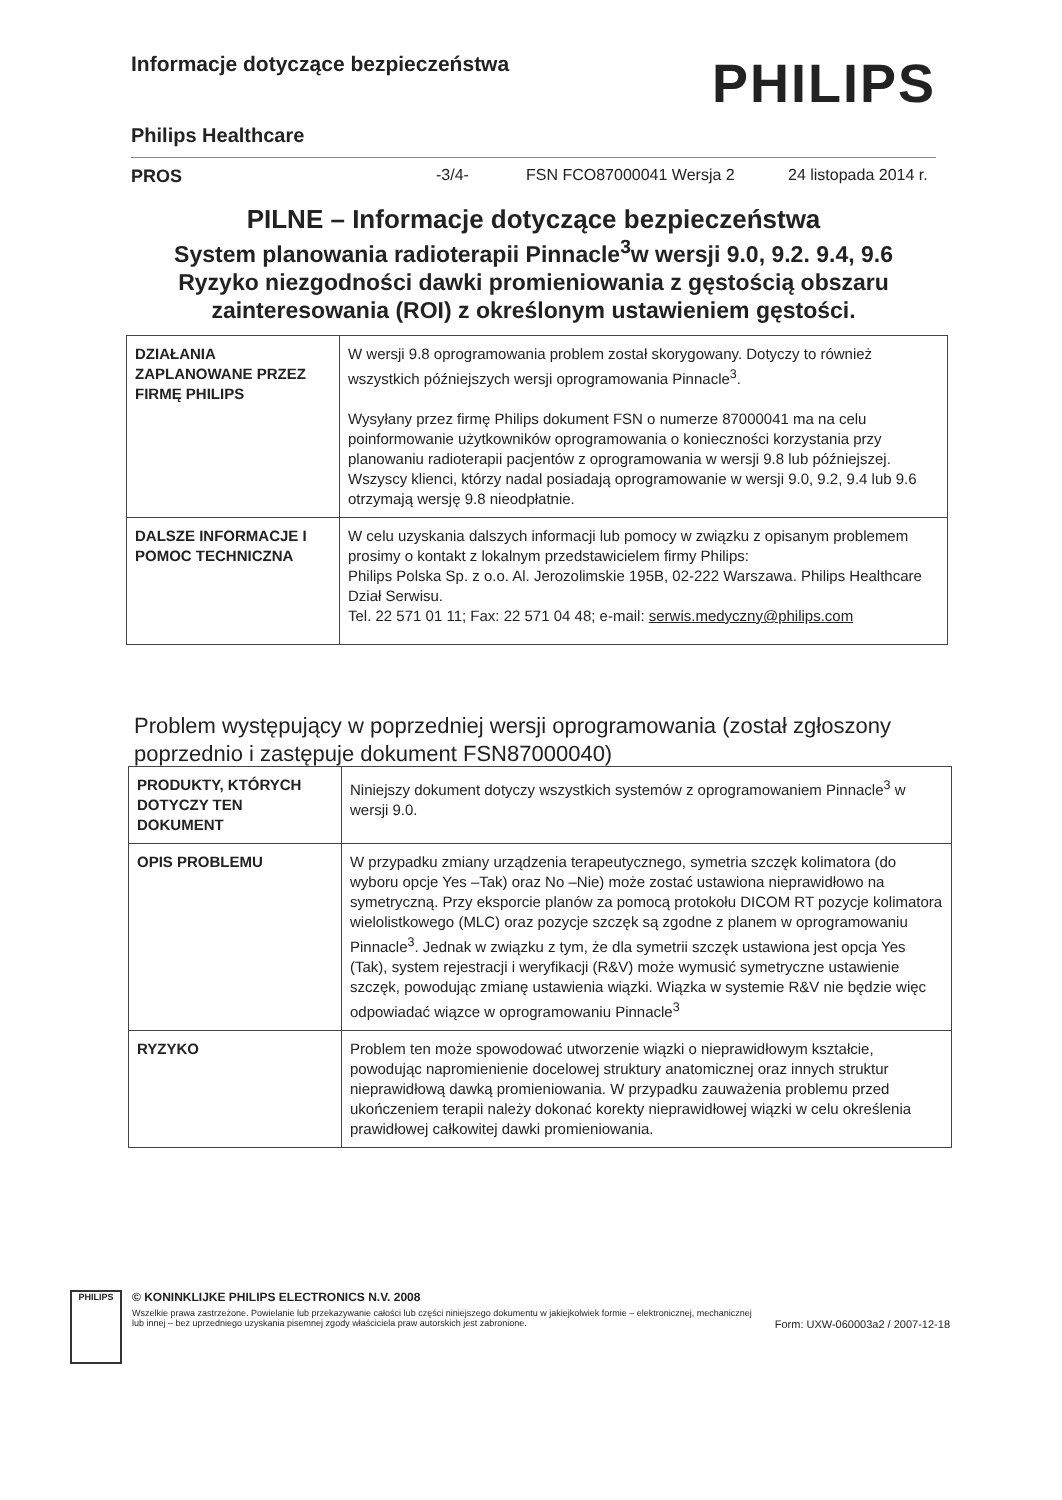Informacje dotyczące bezpieczeństwa
PHILIPS
Philips Healthcare
PROS -3/4- FSN FCO87000041 Wersja 2 24 listopada 2014 r.
PILNE – Informacje dotyczące bezpieczeństwa
System planowania radioterapii Pinnacle<sup>3</sup>w wersji 9.0, 9.2. 9.4, 9.6
Ryzyko niezgodności dawki promieniowania z gęstością obszaru zainteresowania (ROI) z określonym ustawieniem gęstości.
| DZIAŁANIA ZAPLANOWANE PRZEZ FIRMĘ PHILIPS | W wersji 9.8 oprogramowania problem został skorygowany. Dotyczy to również wszystkich późniejszych wersji oprogramowania Pinnacle<sup>3</sup>. Wysyłany przez firmę Philips dokument FSN o numerze 87000041 ma na celu poinformowanie użytkowników oprogramowania o konieczności korzystania przy planowaniu radioterapii pacjentów z oprogramowania w wersji 9.8 lub późniejszej. Wszyscy klienci, którzy nadal posiadają oprogramowanie w wersji 9.0, 9.2, 9.4 lub 9.6 otrzymają wersję 9.8 nieodpłatnie. |
| DALSZE INFORMACJE I POMOC TECHNICZNA | W celu uzyskania dalszych informacji lub pomocy w związku z opisanym problemem prosimy o kontakt z lokalnym przedstawicielem firmy Philips: Philips Polska Sp. z o.o. Al. Jerozolimskie 195B, 02-222 Warszawa. Philips Healthcare Dział Serwisu. Tel. 22 571 01 11; Fax: 22 571 04 48; e-mail: serwis.medyczny@philips.com |
Problem występujący w poprzedniej wersji oprogramowania (został zgłoszony poprzednio i zastępuje dokument FSN87000040)
| PRODUKTY, KTÓRYCH DOTYCZY TEN DOKUMENT | Niniejszy dokument dotyczy wszystkich systemów z oprogramowaniem Pinnacle<sup>3</sup> w wersji 9.0. |
| OPIS PROBLEMU | W przypadku zmiany urządzenia terapeutycznego, symetria szczęk kolimatora (do wyboru opcje Yes –Tak) oraz No –Nie) może zostać ustawiona nieprawidłowo na symetryczną. Przy eksporcie planów za pomocą protokołu DICOM RT pozycje kolimatora wielolistkowego (MLC) oraz pozycje szczęk są zgodne z planem w oprogramowaniu Pinnacle<sup>3</sup>. Jednak w związku z tym, że dla symetrii szczęk ustawiona jest opcja Yes (Tak), system rejestracji i weryfikacji (R&V) może wymusić symetryczne ustawienie szczęk, powodując zmianę ustawienia wiązki. Wiązka w systemie R&V nie będzie więc odpowiadać wiązce w oprogramowaniu Pinnacle<sup>3</sup> |
| RYZYKO | Problem ten może spowodować utworzenie wiązki o nieprawidłowym kształcie, powodując napromienienie docelowej struktury anatomicznej oraz innych struktur nieprawidłową dawką promieniowania. W przypadku zauważenia problemu przed ukończeniem terapii należy dokonać korekty nieprawidłowej wiązki w celu określenia prawidłowej całkowitej dawki promieniowania. |
PHILIPS
© KONINKLIJKE PHILIPS ELECTRONICS N.V. 2008
Wszelkie prawa zastrzeżone. Powielanie lub przekazywanie całości lub części niniejszego dokumentu w jakiejkolwiek formie – elektronicznej, mechanicznej lub innej – bez uprzedniego uzyskania pisemnej zgody właściciela praw autorskich jest zabronione.
Form: UXW-060003a2 / 2007-12-18